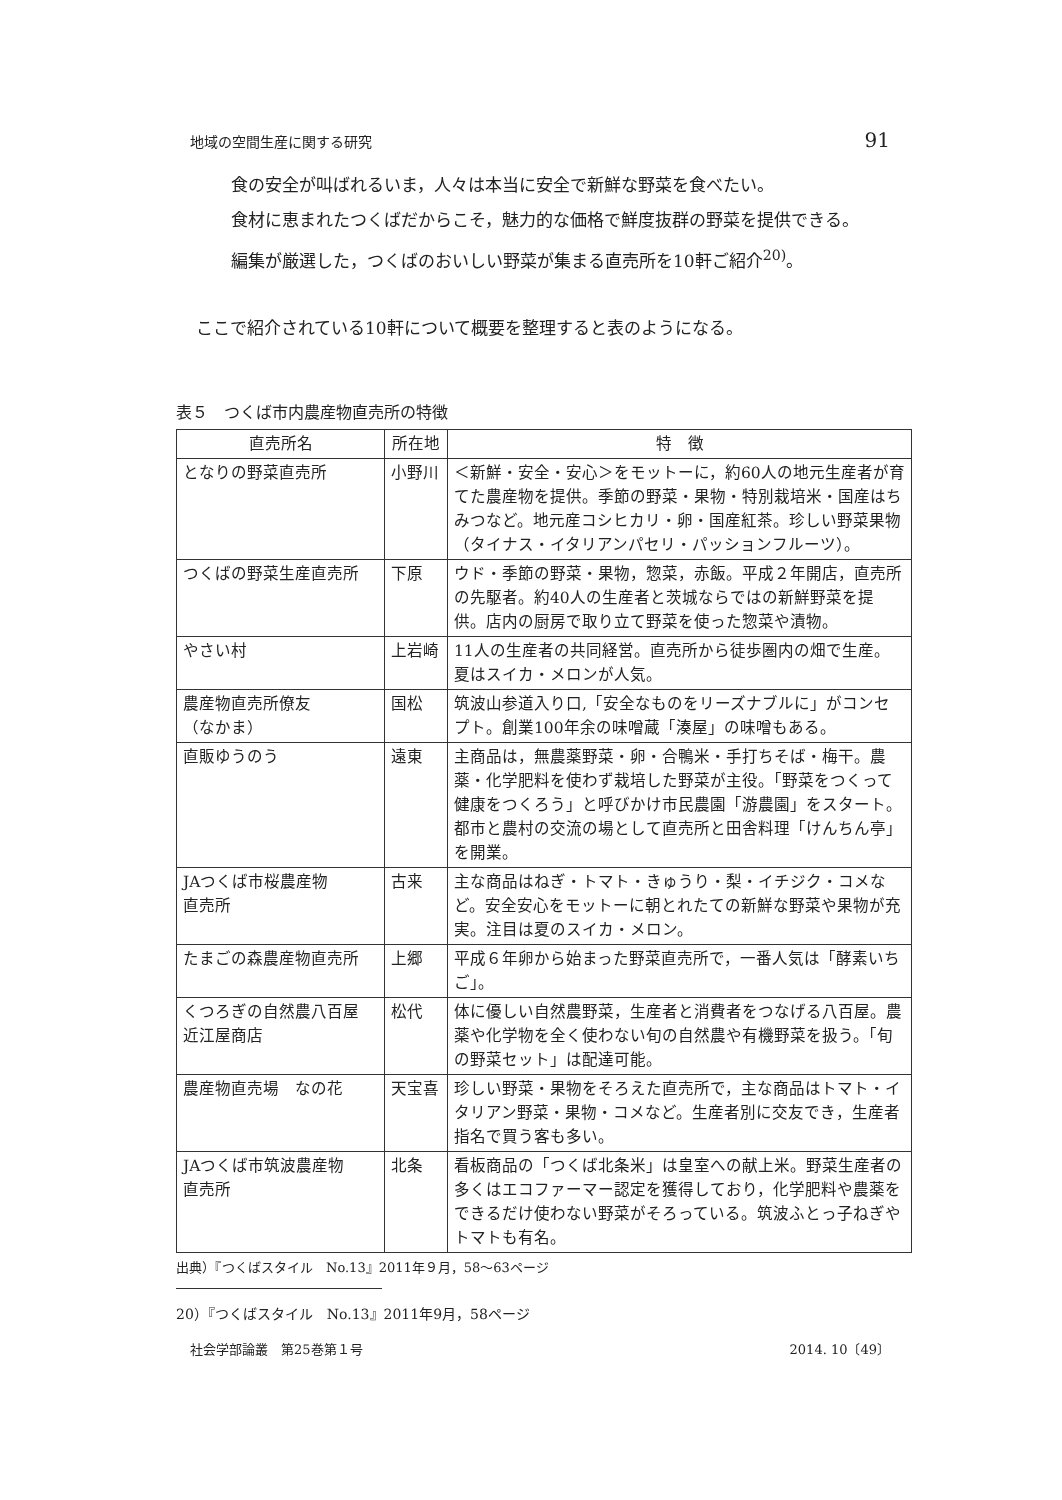地域の空間生産に関する研究 91
食の安全が叫ばれるいま，人々は本当に安全で新鮮な野菜を食べたい。
食材に恵まれたつくばだからこそ，魅力的な価格で鮮度抜群の野菜を提供できる。
編集が厳選した，つくばのおいしい野菜が集まる直売所を10軒ご紹介<sup>20)</sup>。
ここで紹介されている10軒について概要を整理すると表のようになる。
表５　つくば市内農産物直売所の特徴
| 直売所名 | 所在地 | 特 徴 |
| --- | --- | --- |
| となりの野菜直売所 | 小野川 | ＜新鮮・安全・安心＞をモットーに，約60人の地元生産者が育てた農産物を提供。季節の野菜・果物・特別栽培米・国産はちみつなど。地元産コシヒカリ・卵・国産紅茶。珍しい野菜果物（タイナス・イタリアンパセリ・パッションフルーツ）。 |
| つくばの野菜生産直売所 | 下原 | ウド・季節の野菜・果物，惣菜，赤飯。平成２年開店，直売所の先駆者。約40人の生産者と茨城ならではの新鮮野菜を提供。店内の厨房で取り立て野菜を使った惣菜や漬物。 |
| やさい村 | 上岩崎 | 11人の生産者の共同経営。直売所から徒歩圏内の畑で生産。夏はスイカ・メロンが人気。 |
| 農産物直売所僚友 （なかま） | 国松 | 筑波山参道入り口,「安全なものをリーズナブルに」がコンセプト。創業100年余の味噌蔵「湊屋」の味噌もある。 |
| 直販ゆうのう | 遠東 | 主商品は，無農薬野菜・卵・合鴨米・手打ちそば・梅干。農薬・化学肥料を使わず栽培した野菜が主役。「野菜をつくって健康をつくろう」と呼びかけ市民農園「游農園」をスタート。都市と農村の交流の場として直売所と田舎料理「けんちん亭」を開業。 |
| JAつくば市桜農産物 直売所 | 古来 | 主な商品はねぎ・トマト・きゅうり・梨・イチジク・コメなど。安全安心をモットーに朝とれたての新鮮な野菜や果物が充実。注目は夏のスイカ・メロン。 |
| たまごの森農産物直売所 | 上郷 | 平成６年卵から始まった野菜直売所で，一番人気は「酵素いちご」。 |
| くつろぎの自然農八百屋 近江屋商店 | 松代 | 体に優しい自然農野菜，生産者と消費者をつなげる八百屋。農薬や化学物を全く使わない旬の自然農や有機野菜を扱う。「旬の野菜セット」は配達可能。 |
| 農産物直売場 なの花 | 天宝喜 | 珍しい野菜・果物をそろえた直売所で，主な商品はトマト・イタリアン野菜・果物・コメなど。生産者別に交友でき，生産者指名で買う客も多い。 |
| JAつくば市筑波農産物 直売所 | 北条 | 看板商品の「つくば北条米」は皇室への献上米。野菜生産者の多くはエコファーマー認定を獲得しており，化学肥料や農薬をできるだけ使わない野菜がそろっている。筑波ふとっ子ねぎやトマトも有名。 |
出典）『つくばスタイル　No.13』2011年９月，58〜63ページ
20）『つくばスタイル　No.13』2011年9月，58ページ
社会学部論叢　第25巻第１号 2014. 10〔49〕